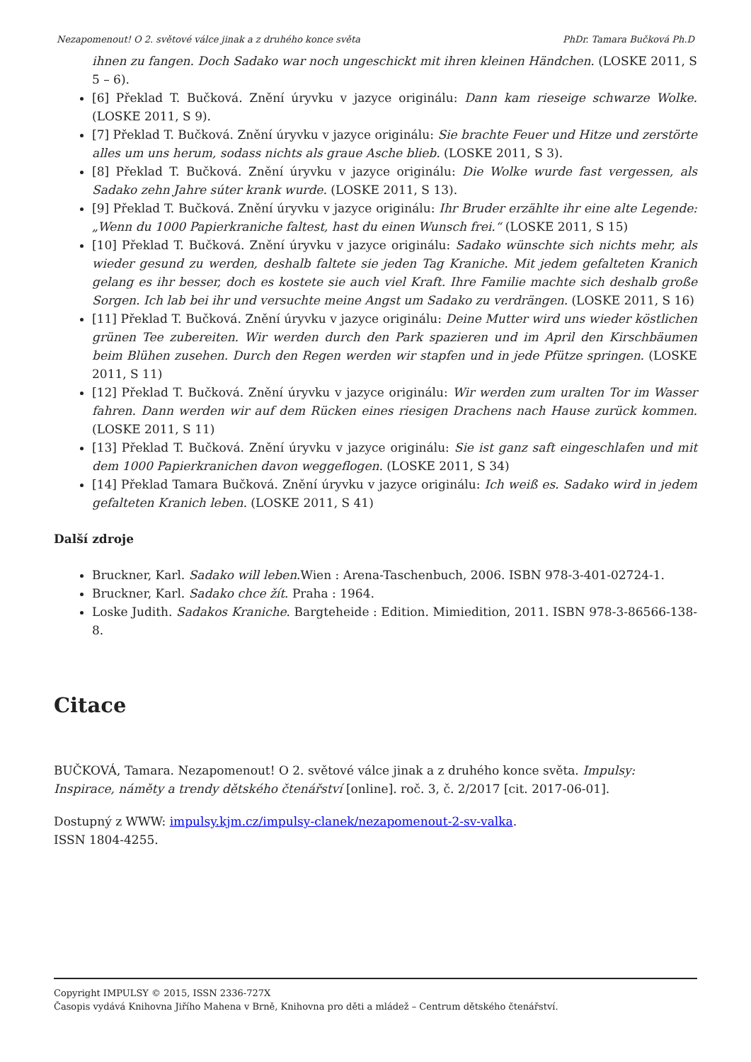Nezapomenout! O 2. světové válce jinak a z druhého konce světa PhDr. Tamara Bučková Ph.D
ihnen zu fangen. Doch Sadako war noch ungeschickt mit ihren kleinen Händchen. (LOSKE 2011, S 5 – 6).
[6] Překlad T. Bučková. Znění úryvku v jazyce originálu: Dann kam rieseige schwarze Wolke. (LOSKE 2011, S 9).
[7] Překlad T. Bučková. Znění úryvku v jazyce originálu: Sie brachte Feuer und Hitze und zerstörte alles um uns herum, sodass nichts als graue Asche blieb. (LOSKE 2011, S 3).
[8] Překlad T. Bučková. Znění úryvku v jazyce originálu: Die Wolke wurde fast vergessen, als Sadako zehn Jahre súter krank wurde. (LOSKE 2011, S 13).
[9] Překlad T. Bučková. Znění úryvku v jazyce originálu: Ihr Bruder erzählte ihr eine alte Legende: „Wenn du 1000 Papierkraniche faltest, hast du einen Wunsch frei.“ (LOSKE 2011, S 15)
[10] Překlad T. Bučková. Znění úryvku v jazyce originálu: Sadako wünschte sich nichts mehr, als wieder gesund zu werden, deshalb faltete sie jeden Tag Kraniche. Mit jedem gefalteten Kranich gelang es ihr besser, doch es kostete sie auch viel Kraft. Ihre Familie machte sich deshalb große Sorgen. Ich lab bei ihr und versuchte meine Angst um Sadako zu verdrängen. (LOSKE 2011, S 16)
[11] Překlad T. Bučková. Znění úryvku v jazyce originálu: Deine Mutter wird uns wieder köstlichen grünen Tee zubereiten. Wir werden durch den Park spazieren und im April den Kirschbäumen beim Blühen zusehen. Durch den Regen werden wir stapfen und in jede Pfütze springen. (LOSKE 2011, S 11)
[12] Překlad T. Bučková. Znění úryvku v jazyce originálu: Wir werden zum uralten Tor im Wasser fahren. Dann werden wir auf dem Rücken eines riesigen Drachens nach Hause zurück kommen. (LOSKE 2011, S 11)
[13] Překlad T. Bučková. Znění úryvku v jazyce originálu: Sie ist ganz saft eingeschlafen und mit dem 1000 Papierkranichen davon weggeflogen. (LOSKE 2011, S 34)
[14] Překlad Tamara Bučková. Znění úryvku v jazyce originálu: Ich weiß es. Sadako wird in jedem gefalteten Kranich leben. (LOSKE 2011, S 41)
Další zdroje
Bruckner, Karl. Sadako will leben.Wien : Arena-Taschenbuch, 2006. ISBN 978-3-401-02724-1.
Bruckner, Karl. Sadako chce žít. Praha : 1964.
Loske Judith. Sadakos Kraniche. Bargteheide : Edition. Mimiedition, 2011. ISBN 978-3-86566-138-8.
Citace
BUČKOVÁ, Tamara. Nezapomenout! O 2. světové válce jinak a z druhého konce světa. Impulsy: Inspirace, náměty a trendy dětského čtenářství [online]. roč. 3, č. 2/2017 [cit. 2017-06-01].
Dostupný z WWW: impulsy.kjm.cz/impulsy-clanek/nezapomenout-2-sv-valka.
ISSN 1804-4255.
Copyright IMPULSY © 2015, ISSN 2336-727X
Časopis vydává Knihovna Jiřího Mahena v Brně, Knihovna pro děti a mládež – Centrum dětského čtenářství.